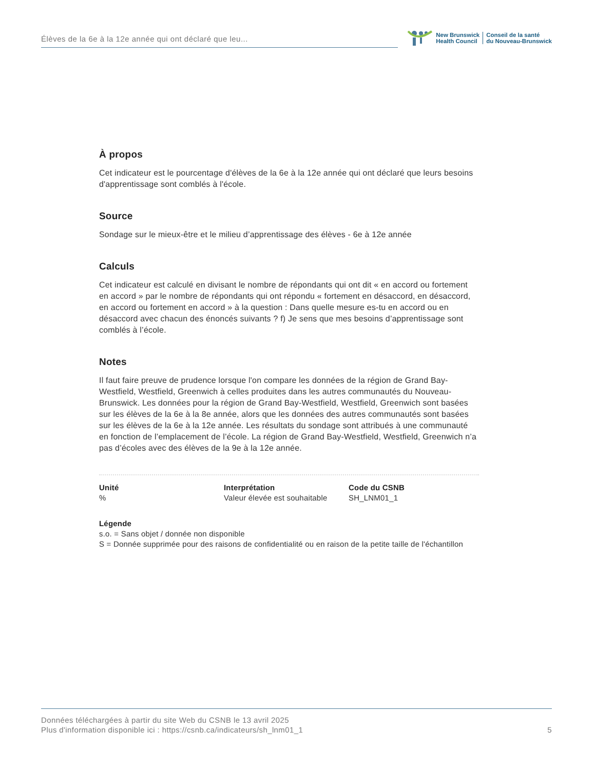Élèves de la 6e à la 12e année qui ont déclaré que leu...
New Brunswick
Health Council
Conseil de la santé
du Nouveau-Brunswick
À propos
Cet indicateur est le pourcentage d'élèves de la 6e à la 12e année qui ont déclaré que leurs besoins d'apprentissage sont comblés à l'école.
Source
Sondage sur le mieux-être et le milieu d’apprentissage des élèves - 6e à 12e année
Calculs
Cet indicateur est calculé en divisant le nombre de répondants qui ont dit « en accord ou fortement en accord » par le nombre de répondants qui ont répondu « fortement en désaccord, en désaccord, en accord ou fortement en accord » à la question : Dans quelle mesure es-tu en accord ou en désaccord avec chacun des énoncés suivants ? f) Je sens que mes besoins d’apprentissage sont comblés à l’école.
Notes
Il faut faire preuve de prudence lorsque l'on compare les données de la région de Grand Bay-Westfield, Westfield, Greenwich à celles produites dans les autres communautés du Nouveau-Brunswick. Les données pour la région de Grand Bay-Westfield, Westfield, Greenwich sont basées sur les élèves de la 6e à la 8e année, alors que les données des autres communautés sont basées sur les élèves de la 6e à la 12e année. Les résultats du sondage sont attribués à une communauté en fonction de l’emplacement de l’école. La région de Grand Bay-Westfield, Westfield, Greenwich n’a pas d’écoles avec des élèves de la 9e à la 12e année.
Unité
%
Interprétation
Valeur élevée est souhaitable
Code du CSNB
SH_LNM01_1
Légende
s.o. = Sans objet / donnée non disponible
S = Donnée supprimée pour des raisons de confidentialité ou en raison de la petite taille de l'échantillon
Données téléchargées à partir du site Web du CSNB le 13 avril 2025
Plus d'information disponible ici : https://csnb.ca/indicateurs/sh_lnm01_1
5